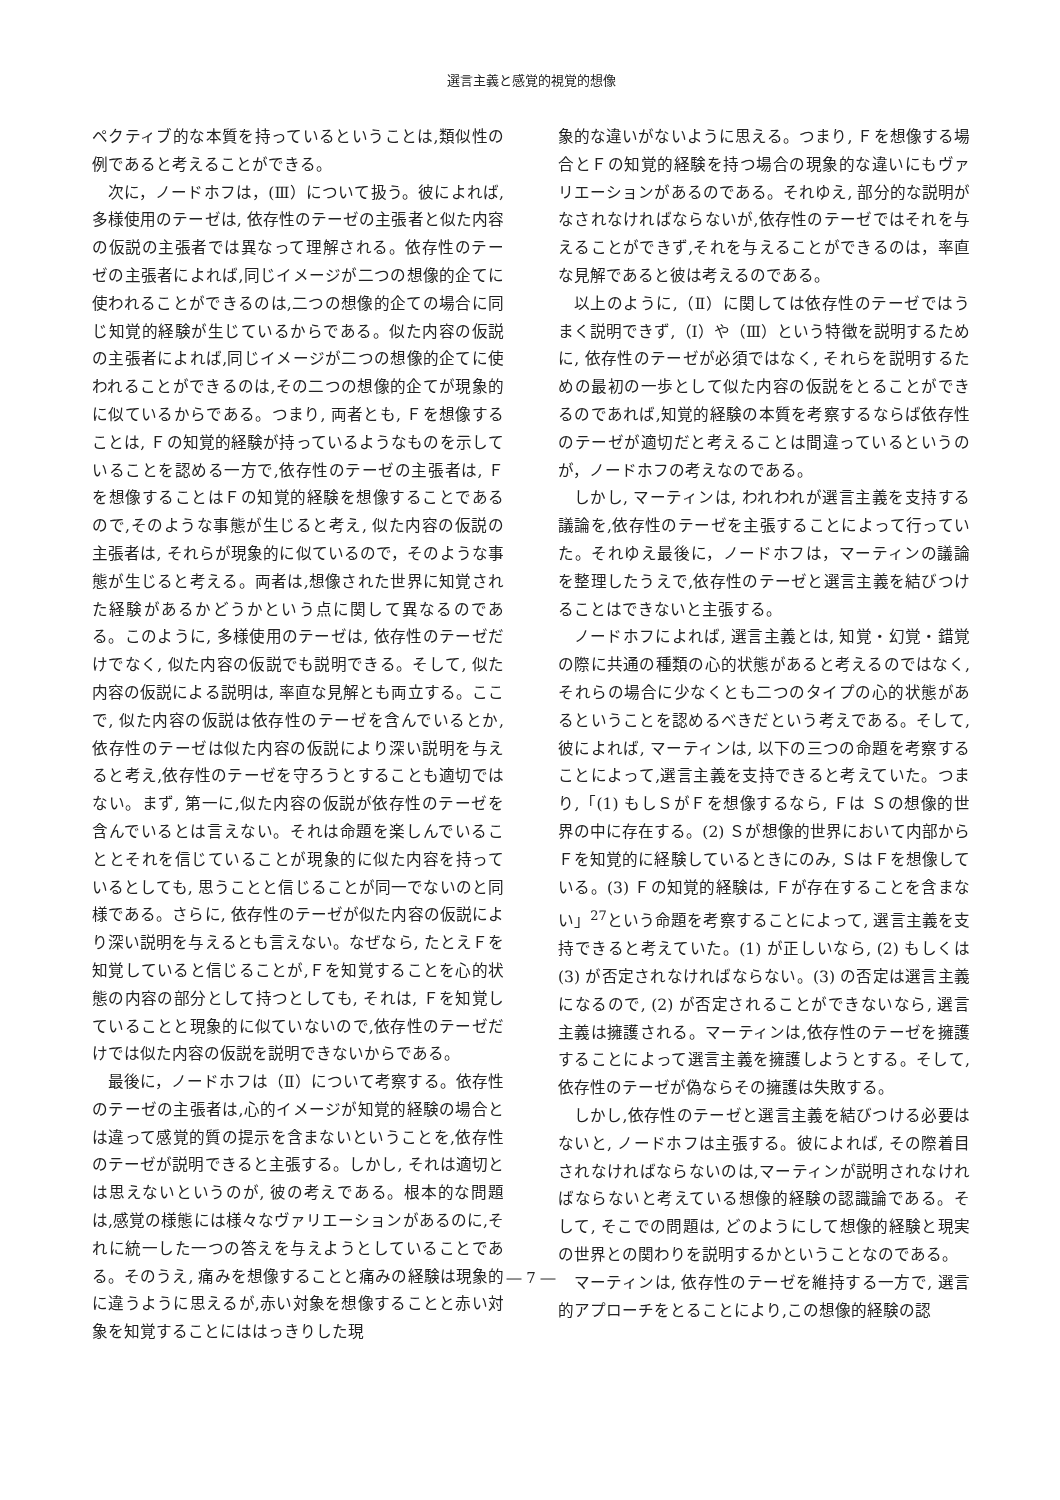選言主義と感覚的視覚的想像
ペクティブ的な本質を持っているということは,類似性の例であると考えることができる。
次に，ノードホフは，(Ⅲ）について扱う。彼によれば, 多様使用のテーゼは, 依存性のテーゼの主張者と似た内容の仮説の主張者では異なって理解される。依存性のテーゼの主張者によれば,同じイメージが二つの想像的企てに使われることができるのは,二つの想像的企ての場合に同じ知覚的経験が生じているからである。似た内容の仮説の主張者によれば,同じイメージが二つの想像的企てに使われることができるのは,その二つの想像的企てが現象的に似ているからである。つまり, 両者とも, Ｆを想像することは, Ｆの知覚的経験が持っているようなものを示していることを認める一方で,依存性のテーゼの主張者は, Ｆを想像することはＦの知覚的経験を想像することであるので,そのような事態が生じると考え, 似た内容の仮説の主張者は, それらが現象的に似ているので，そのような事態が生じると考える。両者は,想像された世界に知覚された経験があるかどうかという点に関して異なるのである。このように, 多様使用のテーゼは, 依存性のテーゼだけでなく, 似た内容の仮説でも説明できる。そして, 似た内容の仮説による説明は, 率直な見解とも両立する。ここで, 似た内容の仮説は依存性のテーゼを含んでいるとか,依存性のテーゼは似た内容の仮説により深い説明を与えると考え,依存性のテーゼを守ろうとすることも適切ではない。まず, 第一に,似た内容の仮説が依存性のテーゼを含んでいるとは言えない。それは命題を楽しんでいることとそれを信じていることが現象的に似た内容を持っているとしても, 思うことと信じることが同一でないのと同様である。さらに, 依存性のテーゼが似た内容の仮説により深い説明を与えるとも言えない。なぜなら, たとえＦを知覚していると信じることが,Ｆを知覚することを心的状態の内容の部分として持つとしても, それは, Ｆを知覚していることと現象的に似ていないので,依存性のテーゼだけでは似た内容の仮説を説明できないからである。
最後に，ノードホフは（Ⅱ）について考察する。依存性のテーゼの主張者は,心的イメージが知覚的経験の場合とは違って感覚的質の提示を含まないということを,依存性のテーゼが説明できると主張する。しかし, それは適切とは思えないというのが, 彼の考えである。根本的な問題は,感覚の様態には様々なヴァリエーションがあるのに,それに統一した一つの答えを与えようとしていることである。そのうえ, 痛みを想像することと痛みの経験は現象的に違うように思えるが,赤い対象を想像することと赤い対象を知覚することにははっきりした現
象的な違いがないように思える。つまり, Ｆを想像する場合とＦの知覚的経験を持つ場合の現象的な違いにもヴァリエーションがあるのである。それゆえ, 部分的な説明がなされなければならないが,依存性のテーゼではそれを与えることができず,それを与えることができるのは，率直な見解であると彼は考えるのである。
以上のように,（Ⅱ）に関しては依存性のテーゼではうまく説明できず,（Ⅰ）や（Ⅲ）という特徴を説明するために, 依存性のテーゼが必須ではなく, それらを説明するための最初の一歩として似た内容の仮説をとることができるのであれば,知覚的経験の本質を考察するならば依存性のテーゼが適切だと考えることは間違っているというのが，ノードホフの考えなのである。
しかし, マーティンは, われわれが選言主義を支持する議論を,依存性のテーゼを主張することによって行っていた。それゆえ最後に，ノードホフは，マーティンの議論を整理したうえで,依存性のテーゼと選言主義を結びつけることはできないと主張する。
ノードホフによれば, 選言主義とは, 知覚・幻覚・錯覚の際に共通の種類の心的状態があると考えるのではなく,それらの場合に少なくとも二つのタイプの心的状態があるということを認めるべきだという考えである。そして, 彼によれば, マーティンは, 以下の三つの命題を考察することによって,選言主義を支持できると考えていた。つまり,「(1) もしＳがＦを想像するなら, Ｆは Ｓの想像的世界の中に存在する。(2) Ｓが想像的世界において内部からＦを知覚的に経験しているときにのみ, ＳはＦを想像している。(3) Ｆの知覚的経験は, Ｆが存在することを含まない」<sup>27</sup>という命題を考察することによって, 選言主義を支持できると考えていた。(1) が正しいなら, (2) もしくは (3) が否定されなければならない。(3) の否定は選言主義になるので, (2) が否定されることができないなら, 選言主義は擁護される。マーティンは,依存性のテーゼを擁護することによって選言主義を擁護しようとする。そして, 依存性のテーゼが偽ならその擁護は失敗する。
しかし,依存性のテーゼと選言主義を結びつける必要はないと, ノードホフは主張する。彼によれば, その際着目されなければならないのは,マーティンが説明されなければならないと考えている想像的経験の認識論である。そして, そこでの問題は, どのようにして想像的経験と現実の世界との関わりを説明するかということなのである。
マーティンは, 依存性のテーゼを維持する一方で, 選言的アプローチをとることにより,この想像的経験の認
― 7 ―